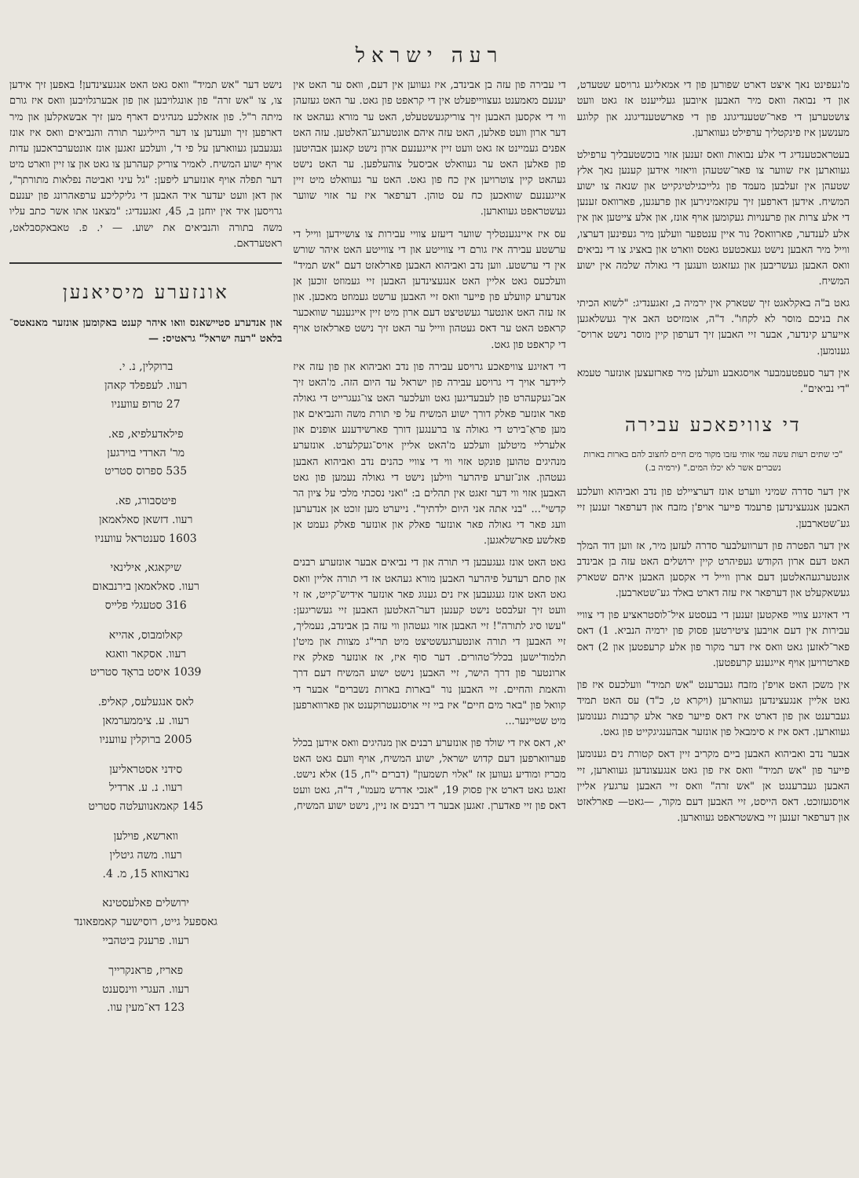רעה ישראל
מ'געפינט נאך איצט דארט שפורען פון די אמאליגע גרויסע שטעדט, און די נבואה וואס מיר האבען איובען געלייענט אז גאט וועט צושטערען די פאר־שטענדיגונג פון די פארשטענדיגונג און קלוגע מענשען איז פינקטליך ערפילט געווארען.
בעטראכטענדיג די אלע נבואות וואס זענען אזוי בוכשטעבליך ערפילט געווארען איז שווער צו פאר־שטעהן וויאזוי אידען קענען נאך אלץ שטעהן אין זעלבען מעמד פון גלייכגילטיגקייט און שנאה צו ישוע המשיח. אידען דארפען זיך עקזאמינירען און פרעגען, פארוואס זענען די אלע צרות און פרענויות געקומען אויף אונז, און אלע צייטען און אין אלע לענדער, פארוואס? נור איין ענטפער וועלען מיר געפינען דערצו, ווייל מיר האבען נישט געאכטעט גאטס ווארט און באציג צו די נביאים וואס האבען געשריבען און געזאגט וועגען די גאולה שלמה אין ישוע המשיח.
גאט ב"ה באקלאגט זיך שטארק אין ירמיה ב, זאגענדיג: "לשוא הכיתי את בניכם מוסר לא לקחו". ד"ה, אומזיסט האב איך געשלאגען אייערע קינדער, אבער זיי האבען זיך דערפון קיין מוסר נישט ארויס־גענומען.
אין דער סעפטעמבער אויסגאבע וועלען מיר פארזעצען אונזער טעמא "די נביאים".
די צוויפאכע עבירה
"כי שתים רעות עשה עמי אותי עזבו מקור מים חיים לחצוב להם בארות בארות נשברים אשר לא יכלו המים." (ירמיה ב.)
אין דער סדרה שמיני ווערט אונז דערציילט פון נדב ואביהוא וועלכע האבען אנגעצינדען פרעמד פייער אויפ'ן מזבח און דערפאר זענען זיי גע־שטארבען.
אין דער הפטרה פון דערוועלבער סדרה לעזען מיר, אז ווען דוד המלך האט דעם ארון הקודש געפיהרט קיין ירושלים האט עזה בן אבינדב אונטערגעהאלטען דעם ארון ווייל די אקסען האבען איהם שטארק געשאקעלט און דערפאר איז עזה דארט באלד גע־שטארבען.
די דאזיגע צוויי פאקטען זענען די בעסטע איל־לוסטראציע פון די צוויי עבירות אין דעם אויבען ציטירטען פסוק פון ירמיה הנביא. 1) דאס פאר־לאזען גאט וואס איז דער מקור פון אלע קרעפטען און 2) דאס פארטרויען אויף אייגענע קרעפטען.
אין משכן האט אויפ'ן מזבח געברענט "אש תמיד" וועלכעס איז פון גאט אליין אנגעצינדען געווארען (ויקרא ט, כ"ד) עס האט תמיד געברענט און פון דארט איז דאס פייער פאר אלע קרבנות גענומען געווארען. דאס איז א סימבאל פון אונזער אבהענגיגקייט פון גאט.
אבער נדב ואביהוא האבען ביים מקריב זיין דאס קטורת נים גענומען פייער פון "אש תמיד" וואס איז פון גאט אנגעצונדען געווארען, זיי האבען געברענגט אן "אש זרה" וואס זיי האבען ערגעץ אליין אויסגעזוכט. דאס הייסט, זיי האבען דעם מקור, —גאט— פארלאזט און דערפאר זענען זיי באשטראפט געווארען.
די עבירה פון עזה בן אבינדב, איז געווען אין דעם, וואס ער האט אין יענעם מאמענט געצווייפעלט אין די קראפט פון גאט. ער האט געזעהן ווי די אקסען האבען זיך צוריקגעשטעלט, האט ער מורא געהאט אז דער ארון וועט פאלען, האט עזה איהם אונטערגע־האלטען. עזה האט אפנים געמיינט אז גאט וועט זיין אייגענעם ארון נישט קאנען אבהיטען פון פאלען האט ער געוואלט אביסעל צוהעלפען. ער האט נישט געהאט קיין צוטרויען אין כח פון גאט. האט ער געוואלט מיט זיין אייגענעם שוואכען כח עס טוהן. דערפאר איז ער אזוי שווער געשטראפט געווארען.
עס איז איינגענטליך שווער דיעזע צוויי עבירות צו צושיידען ווייל די ערשטע עבירה איז גורם די צווייטע און די צווייטע האט איהר שורש אין די ערשטע. ווען נדב ואביהוא האבען פארלאזט דעם "אש תמיד" וועלכעס גאט אליין האט אנגעצינדען האבען זיי געמוזט זוכען אן אנדערע קוועלע פון פייער וואס זיי האבען ערשט געמוזט מאכען. און אז עזה האט אונטער געשטיצט דעם ארון מיט זיין אייגענער שוואכער קראפט האט ער דאס געטהון ווייל ער האט זיך נישט פארלאזט אויף די קראפט פון גאט.
די דאזיגע צוויפאכע גרויסע עבירה פון נדב ואביהוא און פון עזה איז ליידער אויך די גרויסע עבירה פון ישראל עד היום הזה. מ'האט זיך אב־געקעהרט פון לעבעדיגען גאט וועלכער האט צו־געגרייט די גאולה פאר אונזער פאלק דורך ישוע המשיח על פי תורת משה והנביאים און מען פראַ־בירט די גאולה צו ברענגען דורך פארשידענע אופנים און אלערליי מיטלען וועלכע מ'האט אליין אויס־געקלערט. אונזערע מנהיגים טהוען פונקט אזוי ווי די צוויי כהנים נדב ואביהוא האבען געטהון. אונ־זערע פיהרער ווילען נישט די גאולה נעמען פון גאט האבען אזוי ווי דער זאגט אין תהלים ב: "ואני נסכתי מלכי על ציון הר קדשי"... "בני אתה אני היום ילדתיך". נייערט מען זוכט אן אנדערען וועג פאר די גאולה פאר אונזער פאלק און אונזער פאלק געמט אן פאלשע פארשלאגען.
גאט האט אונז געגעבען די תורה און די נביאים אבער אונזערע רבנים און סתם רעדעל פיהרער האבען מורא געהאט אז די תורה אליין וואס גאט האט אונז געגעבען איז נים גענוג פאר אונזער אידיש־קייט, אז זי וועט זיך זעלבסט נישט קענען דער־האלטען האבען זיי געשריגען: "עשו סיג לתורה"! זיי האבען אזוי געטהון ווי עזה בן אבינדב, נעמליך, זיי האבען די תורה אונטערגעשטיצט מיט תרי"ג מצוות און מיט'ן תלמוד'ישען בכלל־טהורים. דער סוף איז, אז אונזער פאלק איז ארונטער פון דרך הישר, זיי האבען נישט ישוע המשיח דעם דרך והאמת והחיים. זיי האבען נור "בארות בארות נשברים" אבער די קוואל פון "באר מים חיים" איז ביי זיי אויסגעטרוקענט און פארווארפען מיט שטיינער...
יא, דאס איז די שולד פון אונזערע רבנים און מנהיגים וואס אידען בכלל פערווארפען דעם קדוש ישראל, ישוע המשיח, אויף וועם גאט האט מכריז ומודיע געווען אז "אלוי תשמעון" (דברים י"ח, 15) אלא נישט. זאגט גאט דארט אין פסוק 19, "אנכי אדרש מעמו", ד"ה, גאט וועט דאס פון זיי פאדערן. זאגען אבער די רבנים אז ניין, נישט ישוע המשיח,
נישט דער "אש תמיד" וואס גאט האט אנגעצינדען! באפען זיך אידען צו, צו "אש זרה" פון אונגלויבען און פון אבערגלויבען וואס איז גורם מיתה ר"ל. פון אזאלכע מנהיגים דארף מען זיך אבשאקלען און מיר דארפען זיך ווענדען צו דער הייליגער תורה והנביאים וואס איז אונז געגעבען געווארען על פי ד', וועלכע זאגען אונז אונטערבראכען עדות אויף ישוע המשיח. לאמיר צוריק קעהרען צו גאט און צו זיין ווארט מיט דער תפלה אויף אונזערע ליפען: "גל עיני ואביטה נפלאות מתורתך", און דאן וועט יעדער איד האבען די גליקליכע ערפאהרונג פון יענעם גרויסען איד אין יוחנן ב, 45, זאגענדיג: "מצאנו אתו אשר כתב עליו משה בתורה והנביאים את ישוע. — י. פ. טאבאקסבלאט, ראטערדאם.
אונזערע מיסיאנען
און אנדערע סטיישאנס וואו איהר קענט באקומען אונזער מאנאטס־בלאט "רעה ישראל" גראטיס: —
ברוקלין, נ. י.
רעוו. לעפפלד קאהן
27 טרופ עוועניו
פילאדעלפיא, פא.
מר' הארדי בוירגען
535 ספרוס סטריט
פיטסבורג, פא.
רעוו. דזשאן סאלאמאן
1603 סענטראל עוועניו
שיקאגא, אילינאי
רעוו. סאלאמאן בירנבאום
316 סטעגלי פלייס
קאלומבוס, אהייא
רעוו. אסקאר וואגא
1039 איסט בראָד סטריט
לאס אנגעלעס, קאליפ.
רעוו. ע. ציממערמאן
2005 ברוקלין עוועניו
סידני אסטראליען
רעוו. נ. ע. ארדיל
145 קאמאנוועלטה סטריט
ווארשא, פוילען
רעוו. משה גיטלין
נארנאווא 15, מ. 4.
ירושלים פאלעסטינא
גאספעל גייט, רוסישער קאמפאונד
רעוו. פרענק ביטהביי
פאריז, פראנקרייך
רעוו. העגרי ווינסענט
123 דא־מעין עוו.